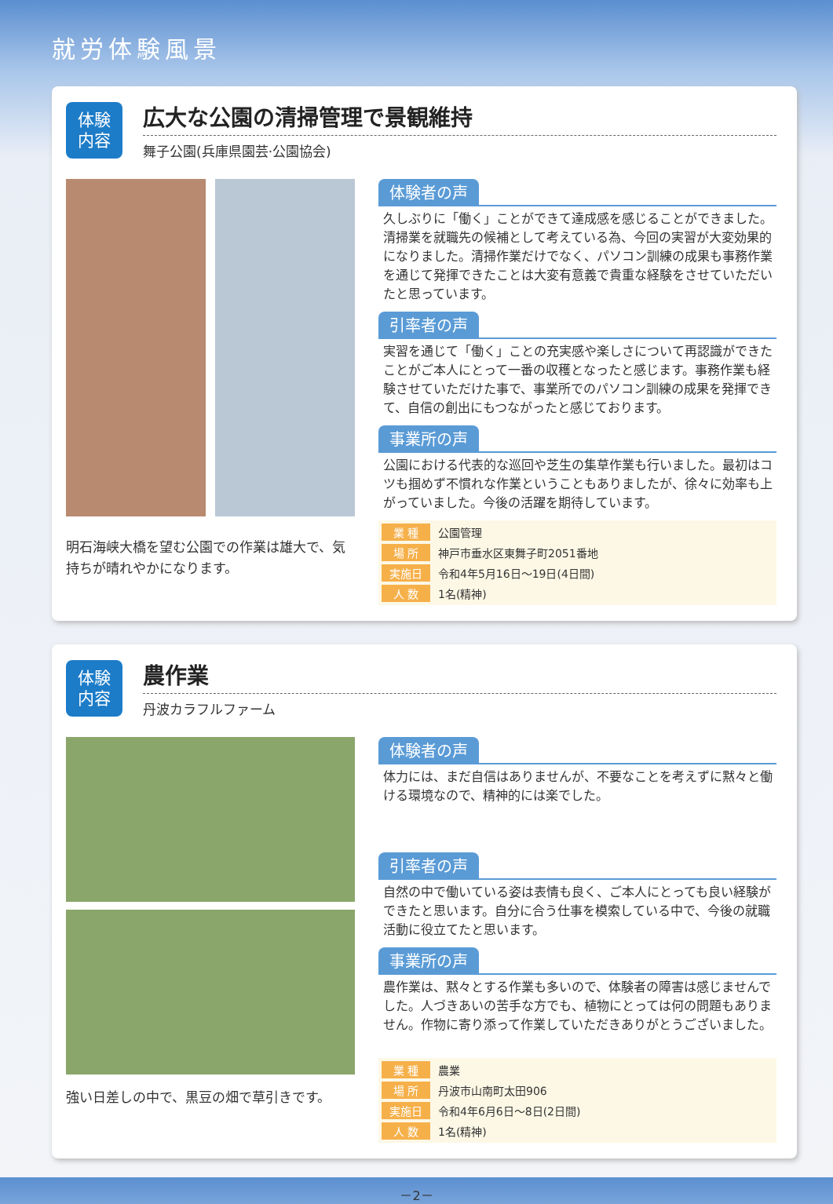就労体験風景
体験
内容
広大な公園の清掃管理で景観維持
舞子公園(兵庫県園芸·公園協会)
明石海峡大橋を望む公園での作業は雄大で、気持ちが晴れやかになります。
体験者の声
久しぶりに「働く」ことができて達成感を感じることができました。清掃業を就職先の候補として考えている為、今回の実習が大変効果的になりました。清掃作業だけでなく、パソコン訓練の成果も事務作業を通じて発揮できたことは大変有意義で貴重な経験をさせていただいたと思っています。
引率者の声
実習を通じて「働く」ことの充実感や楽しさについて再認識ができたことがご本人にとって一番の収穫となったと感じます。事務作業も経験させていただけた事で、事業所でのパソコン訓練の成果を発揮できて、自信の創出にもつながったと感じております。
事業所の声
公園における代表的な巡回や芝生の集草作業も行いました。最初はコツも掴めず不慣れな作業ということもありましたが、徐々に効率も上がっていました。今後の活躍を期待しています。
| 業 種 | 公園管理 |
| 場 所 | 神戸市垂水区東舞子町2051番地 |
| 実施日 | 令和4年5月16日～19日(4日間) |
| 人 数 | 1名(精神) |
体験
内容
農作業
丹波カラフルファーム
強い日差しの中で、黒豆の畑で草引きです。
体験者の声
体力には、まだ自信はありませんが、不要なことを考えずに黙々と働ける環境なので、精神的には楽でした。
引率者の声
自然の中で働いている姿は表情も良く、ご本人にとっても良い経験ができたと思います。自分に合う仕事を模索している中で、今後の就職活動に役立てたと思います。
事業所の声
農作業は、黙々とする作業も多いので、体験者の障害は感じませんでした。人づきあいの苦手な方でも、植物にとっては何の問題もありません。作物に寄り添って作業していただきありがとうございました。
| 業 種 | 農業 |
| 場 所 | 丹波市山南町太田906 |
| 実施日 | 令和4年6月6日～8日(2日間) |
| 人 数 | 1名(精神) |
－2－